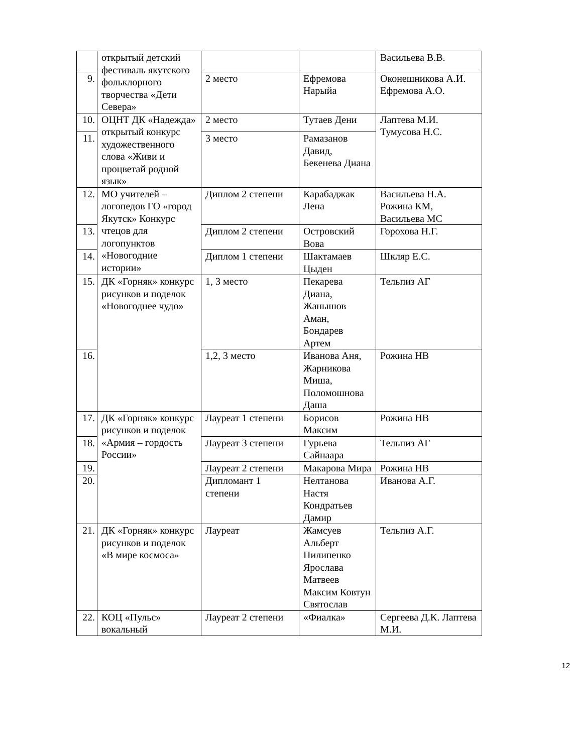| | открытый детский фестиваль якутского фольклорного творчества «Дети Севера» | | | Васильева В.В. |
| 9. | | 2 место | Ефремова Нарыйа | Оконешникова А.И. Ефремова А.О. |
| 10. | ОЦНТ ДК «Надежда» открытый конкурс художественного слова «Живи и процветай родной язык» | 2 место | Тутаев Дени | Лаптева М.И. Тумусова Н.С. |
| 11. | | 3 место | Рамазанов Давид, Бекенева Диана | |
| 12. | МО учителей – логопедов ГО «город Якутск» Конкурс чтецов для логопунктов «Новогодние истории» | Диплом 2 степени | Карабаджак Лена | Васильева Н.А. Рожина КМ, Васильева МС |
| 13. | | Диплом 2 степени | Островский Вова | Горохова Н.Г. |
| 14. | | Диплом 1 степени | Шактамаев Цыден | Шкляр Е.С. |
| 15. | ДК «Горняк» конкурс рисунков и поделок «Новогоднее чудо» | 1, 3 место | Пекарева Диана, Жанышов Аман, Бондарев Артем | Тельпиз АГ |
| 16. | | 1,2, 3 место | Иванова Аня, Жарникова Миша, Поломошнова Даша | Рожина НВ |
| 17. | ДК «Горняк» конкурс рисунков и поделок «Армия – гордость России» | Лауреат 1 степени | Борисов Максим | Рожина НВ |
| 18. | | Лауреат 3 степени | Гурьева Сайнаара | Тельпиз АГ |
| 19. | | Лауреат 2 степени | Макарова Мира | Рожина НВ |
| 20. | | Дипломант 1 степени | Нелтанова Настя Кондратьев Дамир | Иванова А.Г. |
| 21. | ДК «Горняк» конкурс рисунков и поделок «В мире космоса» | Лауреат | Жамсуев Альберт Пилипенко Ярослава Матвеев Максим Ковтун Святослав | Тельпиз А.Г. |
| 22. | КОЦ «Пульс» вокальный | Лауреат 2 степени | «Фиалка» | Сергеева Д.К. Лаптева М.И. |
12